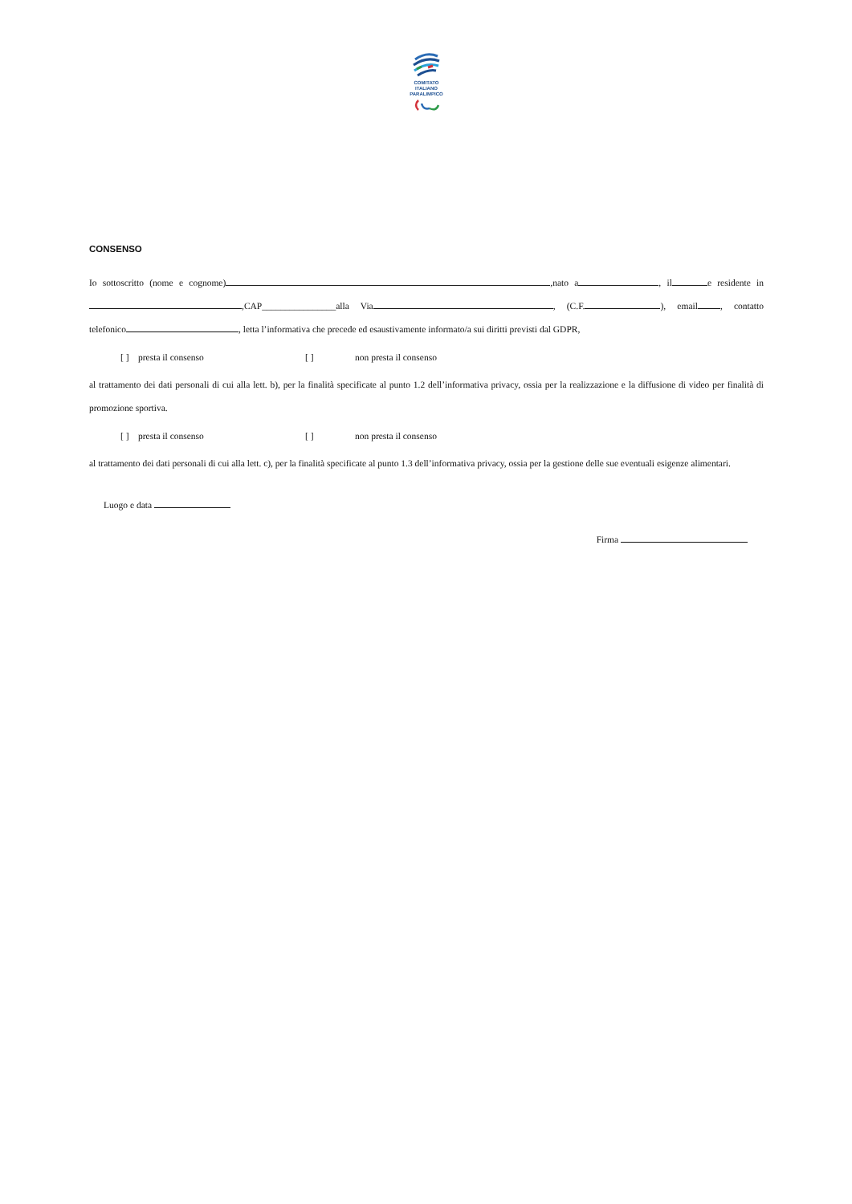COMITATO
ITALIANO
PARALIMPICO
CONSENSO
Io sottoscritto (nome e cognome) ,nato a , il e residente in ,CAP________________alla Via , (C.F. ), email , contatto telefonico , letta l’informativa che precede ed esaustivamente informato/a sui diritti previsti dal GDPR,
[ ] presta il consenso [ ] non presta il consenso
al trattamento dei dati personali di cui alla lett. b), per la finalità specificate al punto 1.2 dell’informativa privacy, ossia per la realizzazione e la diffusione di video per finalità di promozione sportiva.
[ ] presta il consenso [ ] non presta il consenso
al trattamento dei dati personali di cui alla lett. c), per la finalità specificate al punto 1.3 dell’informativa privacy, ossia per la gestione delle sue eventuali esigenze alimentari.
Luogo e data
Firma